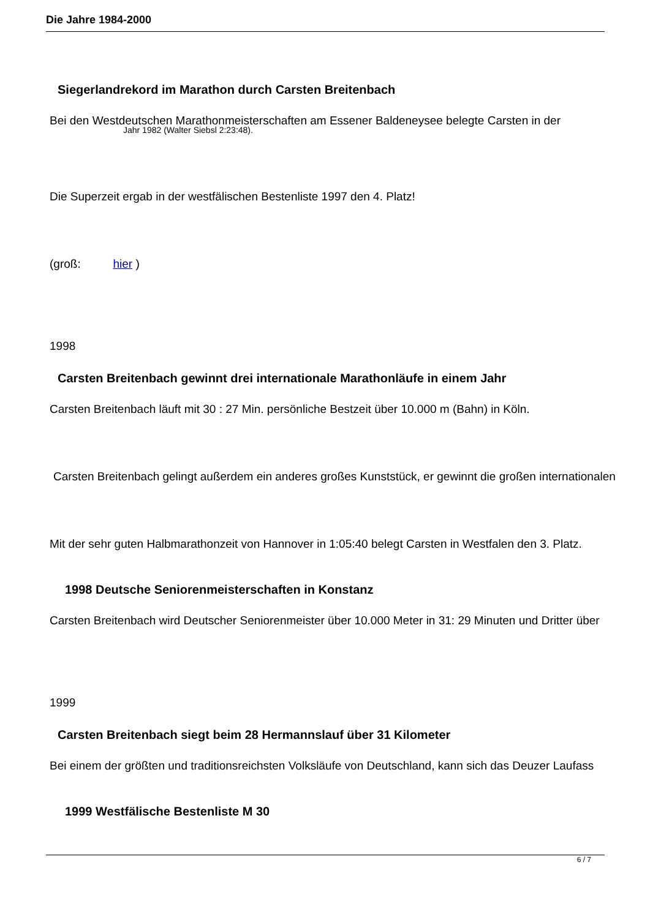Die Jahre 1984-2000
Siegerlandrekord im Marathon durch Carsten Breitenbach
Bei den Westdeutschen Marathonmeisterschaften am Essener Baldeneysee belegte Carsten in der
Jahr 1982 (Walter Siebsl 2:23:48).
Die Superzeit ergab in der westfälischen Bestenliste 1997 den 4. Platz!
(groß: hier )
1998
Carsten Breitenbach gewinnt drei internationale Marathonläufe in einem Jahr
Carsten Breitenbach läuft mit 30 : 27 Min. persönliche Bestzeit über 10.000 m (Bahn) in Köln.
Carsten Breitenbach gelingt außerdem ein anderes großes Kunststück, er gewinnt die großen internationalen
Mit der sehr guten Halbmarathonzeit von Hannover in 1:05:40 belegt Carsten in Westfalen den 3. Platz.
1998 Deutsche Seniorenmeisterschaften in Konstanz
Carsten Breitenbach wird Deutscher Seniorenmeister über 10.000 Meter in 31: 29 Minuten und Dritter über
1999
Carsten Breitenbach siegt beim 28 Hermannslauf über 31 Kilometer
Bei einem der größten und traditionsreichsten Volksläufe von Deutschland, kann sich das Deuzer Laufass
1999 Westfälische Bestenliste M 30
6 / 7